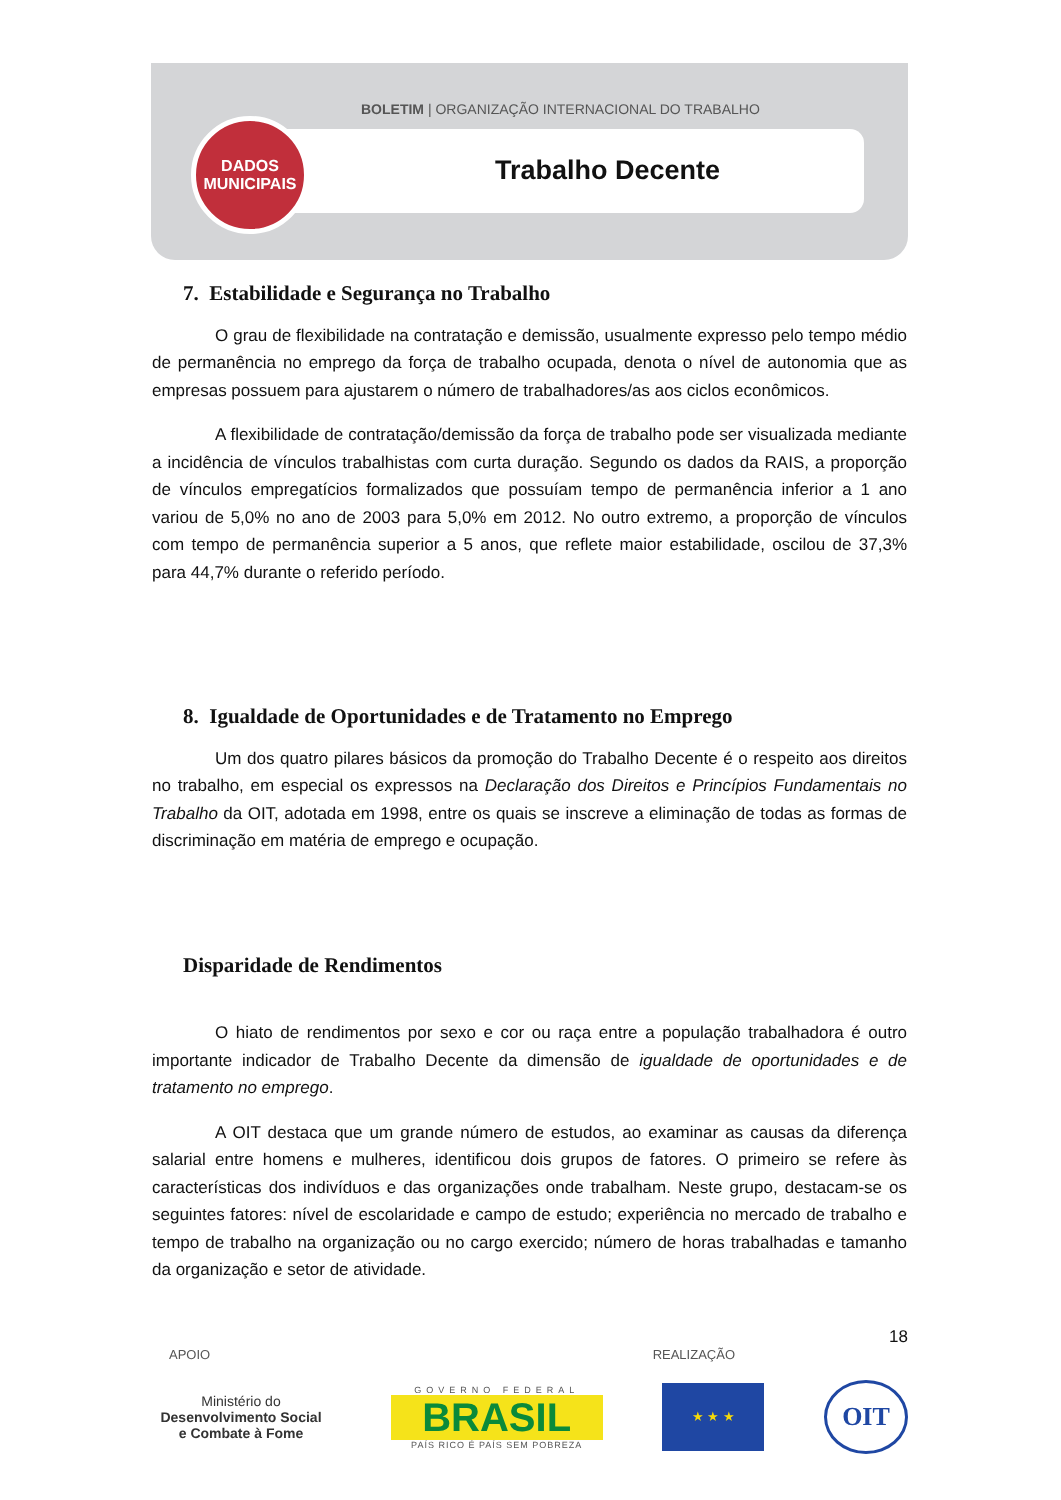BOLETIM | ORGANIZAÇÃO INTERNACIONAL DO TRABALHO
Trabalho Decente
DADOS
MUNICIPAIS
7. Estabilidade e Segurança no Trabalho
O grau de flexibilidade na contratação e demissão, usualmente expresso pelo tempo médio de permanência no emprego da força de trabalho ocupada, denota o nível de autonomia que as empresas possuem para ajustarem o número de trabalhadores/as aos ciclos econômicos.
A flexibilidade de contratação/demissão da força de trabalho pode ser visualizada mediante a incidência de vínculos trabalhistas com curta duração. Segundo os dados da RAIS, a proporção de vínculos empregatícios formalizados que possuíam tempo de permanência inferior a 1 ano variou de 5,0% no ano de 2003 para 5,0% em 2012. No outro extremo, a proporção de vínculos com tempo de permanência superior a 5 anos, que reflete maior estabilidade, oscilou de 37,3% para 44,7% durante o referido período.
8. Igualdade de Oportunidades e de Tratamento no Emprego
Um dos quatro pilares básicos da promoção do Trabalho Decente é o respeito aos direitos no trabalho, em especial os expressos na Declaração dos Direitos e Princípios Fundamentais no Trabalho da OIT, adotada em 1998, entre os quais se inscreve a eliminação de todas as formas de discriminação em matéria de emprego e ocupação.
Disparidade de Rendimentos
O hiato de rendimentos por sexo e cor ou raça entre a população trabalhadora é outro importante indicador de Trabalho Decente da dimensão de igualdade de oportunidades e de tratamento no emprego.
A OIT destaca que um grande número de estudos, ao examinar as causas da diferença salarial entre homens e mulheres, identificou dois grupos de fatores. O primeiro se refere às características dos indivíduos e das organizações onde trabalham. Neste grupo, destacam-se os seguintes fatores: nível de escolaridade e campo de estudo; experiência no mercado de trabalho e tempo de trabalho na organização ou no cargo exercido; número de horas trabalhadas e tamanho da organização e setor de atividade.
18
APOIO REALIZAÇÃO
Ministério do
Desenvolvimento Social
e Combate à Fome
GOVERNO FEDERAL
BRASIL
PAÍS RICO É PAÍS SEM POBREZA
★ ★ ★
OIT